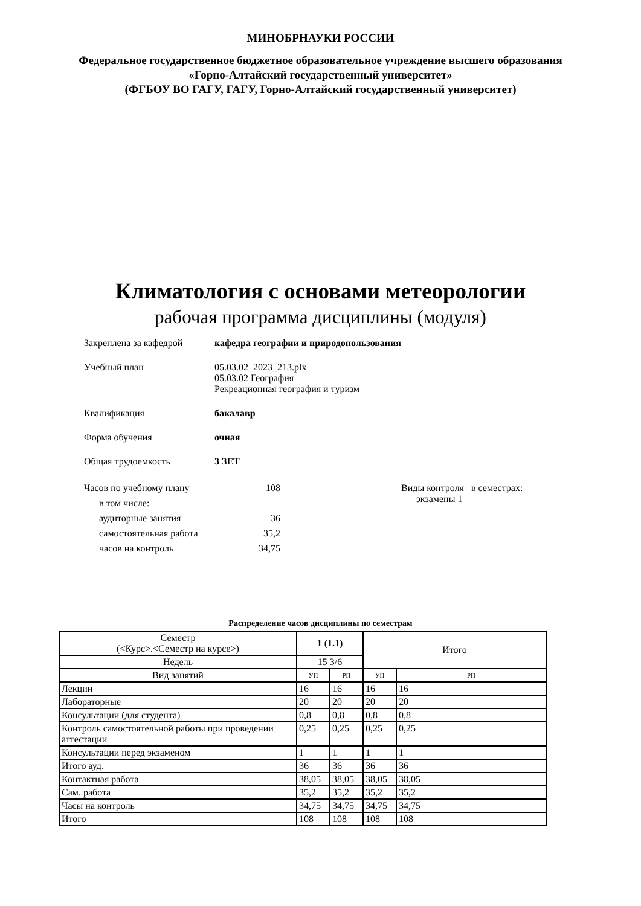МИНОБРНАУКИ РОССИИ
Федеральное государственное бюджетное образовательное учреждение высшего образования
«Горно-Алтайский государственный университет»
(ФГБОУ ВО ГАГУ, ГАГУ, Горно-Алтайский государственный университет)
Климатология с основами метеорологии
рабочая программа дисциплины (модуля)
Закреплена за кафедрой кафедра географии и природопользования
Учебный план 05.03.02_2023_213.plx
05.03.02 География
Рекреационная география и туризм
Квалификация бакалавр
Форма обучения очная
Общая трудоемкость 3 ЗЕТ
Часов по учебному плану
в том числе:
аудиторные занятия
самостоятельная работа
часов на контроль
108
36
35,2
34,75
Виды контроля в семестрах:
экзамены 1
Распределение часов дисциплины по семестрам
| Семестр (<Курс>.<Семестр на курсе>) | 1 (1.1) | | Итого | |
| Недель | 15 3/6 | | | |
| Вид занятий | УП | РП | УП | РП |
| Лекции | 16 | 16 | 16 | 16 |
| Лабораторные | 20 | 20 | 20 | 20 |
| Консультации (для студента) | 0,8 | 0,8 | 0,8 | 0,8 |
| Контроль самостоятельной работы при проведении аттестации | 0,25 | 0,25 | 0,25 | 0,25 |
| Консультации перед экзаменом | 1 | 1 | 1 | 1 |
| Итого ауд. | 36 | 36 | 36 | 36 |
| Контактная работа | 38,05 | 38,05 | 38,05 | 38,05 |
| Сам. работа | 35,2 | 35,2 | 35,2 | 35,2 |
| Часы на контроль | 34,75 | 34,75 | 34,75 | 34,75 |
| Итого | 108 | 108 | 108 | 108 |